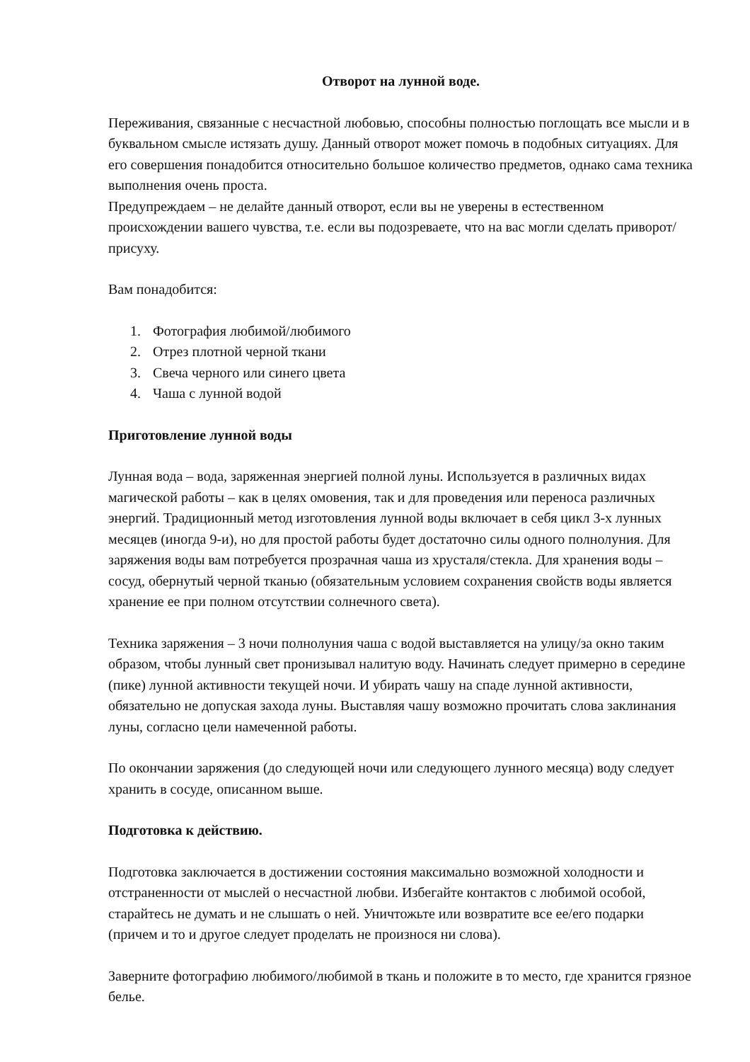Отворот на лунной воде.
Переживания, связанные с несчастной любовью, способны полностью поглощать все мысли и в буквальном смысле истязать душу. Данный отворот может помочь в подобных ситуациях. Для его совершения понадобится относительно большое количество предметов, однако сама техника выполнения очень проста.
Предупреждаем – не делайте данный отворот, если вы не уверены в естественном происхождении вашего чувства, т.е. если вы подозреваете, что на вас могли сделать приворот/присуху.
Вам понадобится:
1. Фотография любимой/любимого
2. Отрез плотной черной ткани
3. Свеча черного или синего цвета
4. Чаша с лунной водой
Приготовление лунной воды
Лунная вода – вода, заряженная энергией полной луны. Используется в различных видах магической работы – как в целях омовения, так и для проведения или переноса различных энергий. Традиционный метод изготовления лунной воды включает в себя цикл 3-х лунных месяцев (иногда 9-и), но для простой работы будет достаточно силы одного полнолуния. Для заряжения воды вам потребуется прозрачная чаша из хрусталя/стекла. Для хранения воды – сосуд, обернутый черной тканью (обязательным условием сохранения свойств воды является хранение ее при полном отсутствии солнечного света).
Техника заряжения – 3 ночи полнолуния чаша с водой выставляется на улицу/за окно таким образом, чтобы лунный свет пронизывал налитую воду. Начинать следует примерно в середине (пике) лунной активности текущей ночи. И убирать чашу на спаде лунной активности, обязательно не допуская захода луны. Выставляя чашу возможно прочитать слова заклинания луны, согласно цели намеченной работы.
По окончании заряжения (до следующей ночи или следующего лунного месяца) воду следует хранить в сосуде, описанном выше.
Подготовка к действию.
Подготовка заключается в достижении состояния максимально возможной холодности и отстраненности от мыслей о несчастной любви. Избегайте контактов с любимой особой, старайтесь не думать и не слышать о ней. Уничтожьте или возвратите все ее/его подарки (причем и то и другое следует проделать не произнося ни слова).
Заверните фотографию любимого/любимой в ткань и положите в то место, где хранится грязное белье.